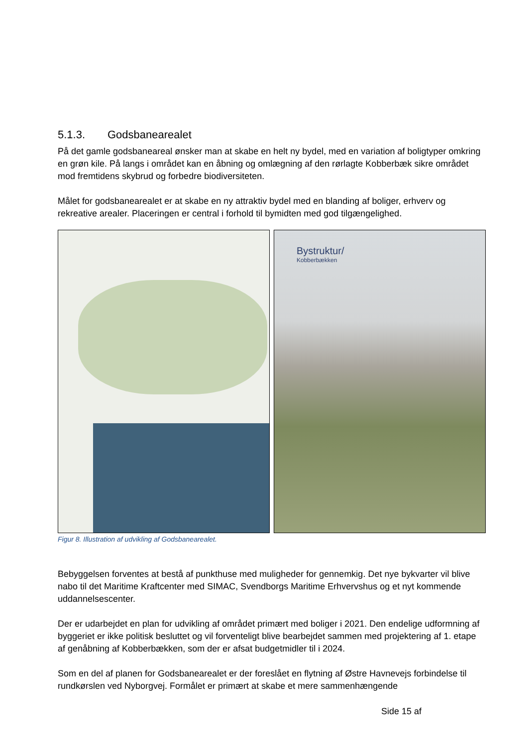5.1.3. Godsbanearealet
På det gamle godsbaneareal ønsker man at skabe en helt ny bydel, med en variation af boligtyper omkring en grøn kile. På langs i området kan en åbning og omlægning af den rørlagte Kobberbæk sikre området mod fremtidens skybrud og forbedre biodiversiteten.
Målet for godsbanearealet er at skabe en ny attraktiv bydel med en blanding af boliger, erhverv og rekreative arealer. Placeringen er central i forhold til bymidten med god tilgængelighed.
Bystruktur/
Kobberbækken
Figur 8. Illustration af udvikling af Godsbanearealet.
Bebyggelsen forventes at bestå af punkthuse med muligheder for gennemkig. Det nye bykvarter vil blive nabo til det Maritime Kraftcenter med SIMAC, Svendborgs Maritime Erhvervshus og et nyt kommende uddannelsescenter.
Der er udarbejdet en plan for udvikling af området primært med boliger i 2021. Den endelige udformning af byggeriet er ikke politisk besluttet og vil forventeligt blive bearbejdet sammen med projektering af 1. etape af genåbning af Kobberbækken, som der er afsat budgetmidler til i 2024.
Som en del af planen for Godsbanearealet er der foreslået en flytning af Østre Havnevejs forbindelse til rundkørslen ved Nyborgvej. Formålet er primært at skabe et mere sammenhængende
Side 15 af